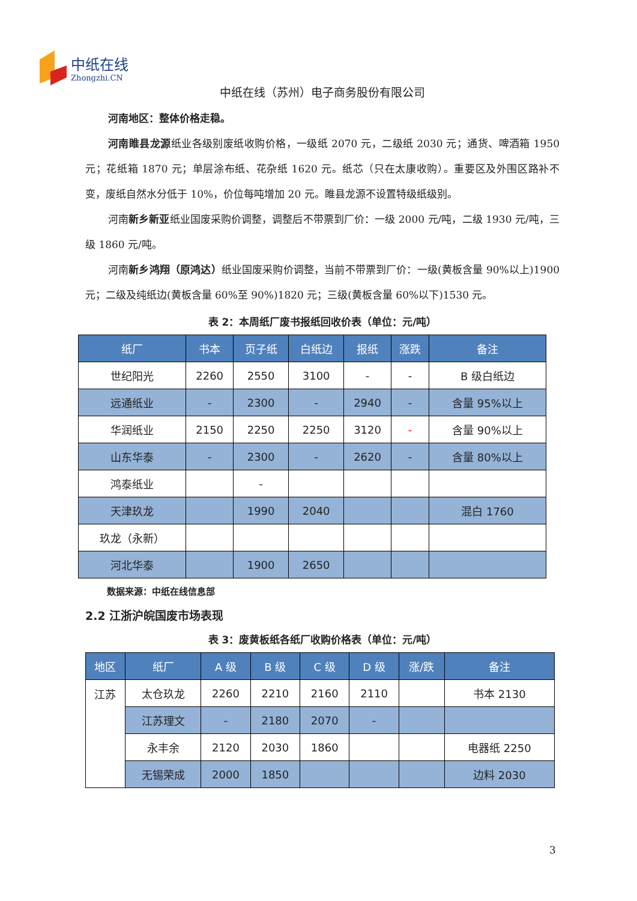中纸在线
Zhongzhi.CN
中纸在线（苏州）电子商务股份有限公司
河南地区：整体价格走稳。
河南睢县龙源纸业各级别废纸收购价格，一级纸 2070 元，二级纸 2030 元；通货、啤酒箱 1950 元；花纸箱 1870 元；单层涂布纸、花杂纸 1620 元。纸芯（只在太康收购）。重要区及外围区路补不变，废纸自然水分低于 10%，价位每吨增加 20 元。睢县龙源不设置特级纸级别。
河南新乡新亚纸业国废采购价调整，调整后不带票到厂价：一级 2000 元/吨，二级 1930 元/吨，三级 1860 元/吨。
河南新乡鸿翔（原鸿达）纸业国废采购价调整，当前不带票到厂价：一级(黄板含量 90%以上)1900 元；二级及纯纸边(黄板含量 60%至 90%)1820 元；三级(黄板含量 60%以下)1530 元。
表 2：本周纸厂废书报纸回收价表（单位：元/吨）
| 纸厂 | 书本 | 页子纸 | 白纸边 | 报纸 | 涨跌 | 备注 |
| --- | --- | --- | --- | --- | --- | --- |
| 世纪阳光 | 2260 | 2550 | 3100 | - | - | B 级白纸边 |
| 远通纸业 | - | 2300 | - | 2940 | - | 含量 95%以上 |
| 华润纸业 | 2150 | 2250 | 2250 | 3120 | - | 含量 90%以上 |
| 山东华泰 | - | 2300 | - | 2620 | - | 含量 80%以上 |
| 鸿泰纸业 | | - | | | | |
| 天津玖龙 | | 1990 | 2040 | | | 混白 1760 |
| 玖龙（永新） | | | | | | |
| 河北华泰 | | 1900 | 2650 | | | |
数据来源：中纸在线信息部
2.2 江浙沪皖国废市场表现
表 3：废黄板纸各纸厂收购价格表（单位：元/吨）
| 地区 | 纸厂 | A 级 | B 级 | C 级 | D 级 | 涨/跌 | 备注 |
| --- | --- | --- | --- | --- | --- | --- | --- |
| 江苏 | 太仓玖龙 | 2260 | 2210 | 2160 | 2110 | | 书本 2130 |
| | 江苏理文 | - | 2180 | 2070 | - | | |
| | 永丰余 | 2120 | 2030 | 1860 | | | 电器纸 2250 |
| | 无锡荣成 | 2000 | 1850 | | | | 边料 2030 |
3